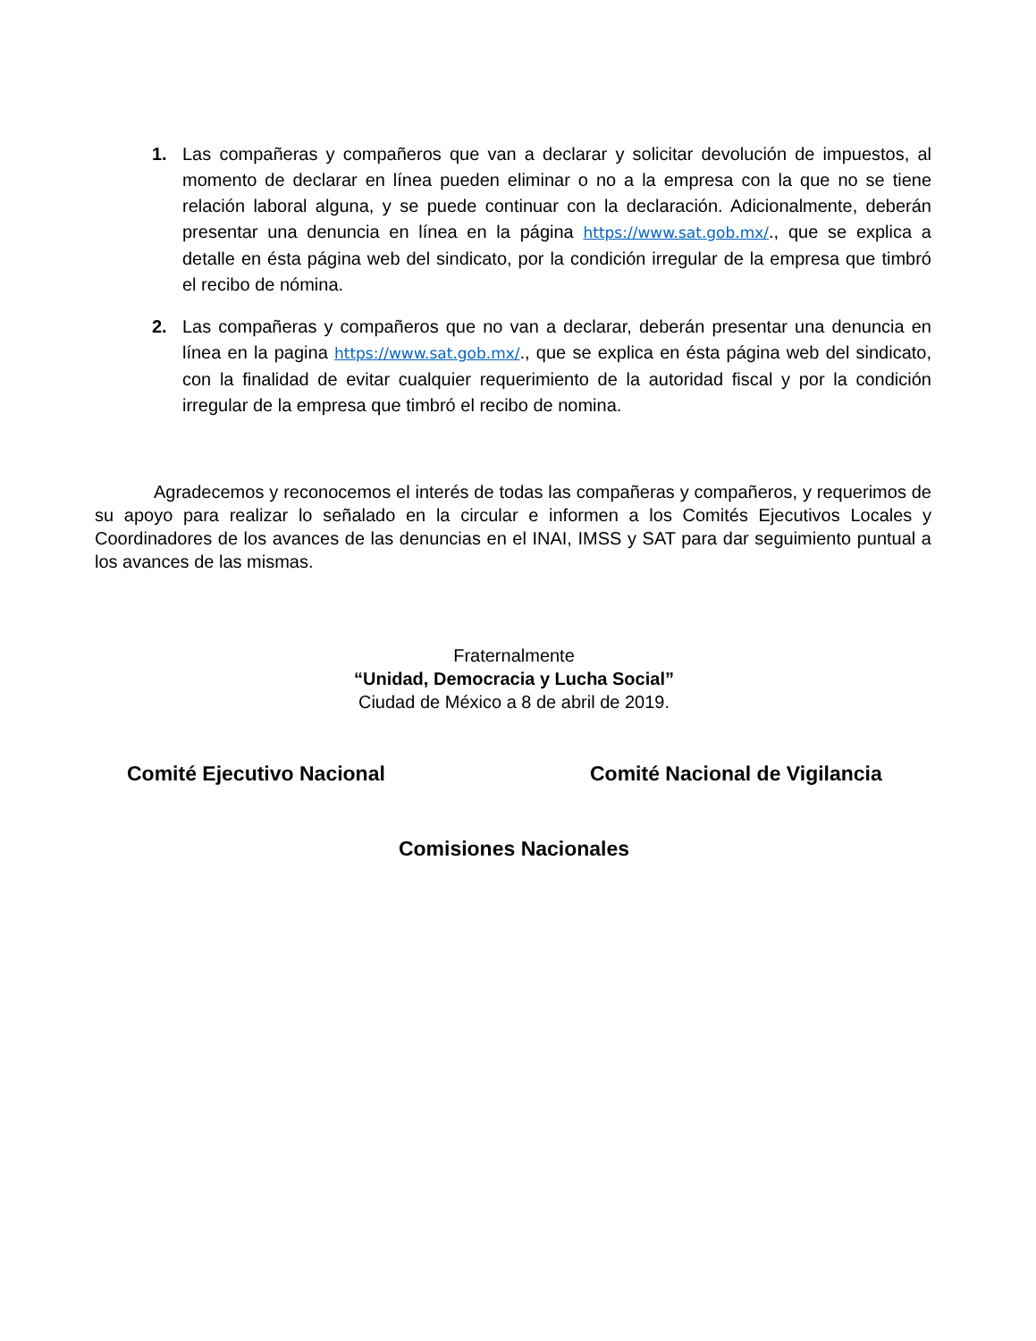1. Las compañeras y compañeros que van a declarar y solicitar devolución de impuestos, al momento de declarar en línea pueden eliminar o no a la empresa con la que no se tiene relación laboral alguna, y se puede continuar con la declaración. Adicionalmente, deberán presentar una denuncia en línea en la página https://www.sat.gob.mx/., que se explica a detalle en ésta página web del sindicato, por la condición irregular de la empresa que timbró el recibo de nómina.
2. Las compañeras y compañeros que no van a declarar, deberán presentar una denuncia en línea en la pagina https://www.sat.gob.mx/., que se explica en ésta página web del sindicato, con la finalidad de evitar cualquier requerimiento de la autoridad fiscal y por la condición irregular de la empresa que timbró el recibo de nomina.
Agradecemos y reconocemos el interés de todas las compañeras y compañeros, y requerimos de su apoyo para realizar lo señalado en la circular e informen a los Comités Ejecutivos Locales y Coordinadores de los avances de las denuncias en el INAI, IMSS y SAT para dar seguimiento puntual a los avances de las mismas.
Fraternalmente
“Unidad, Democracia y Lucha Social”
Ciudad de México a 8 de abril de 2019.
Comité Ejecutivo Nacional Comité Nacional de Vigilancia
Comisiones Nacionales